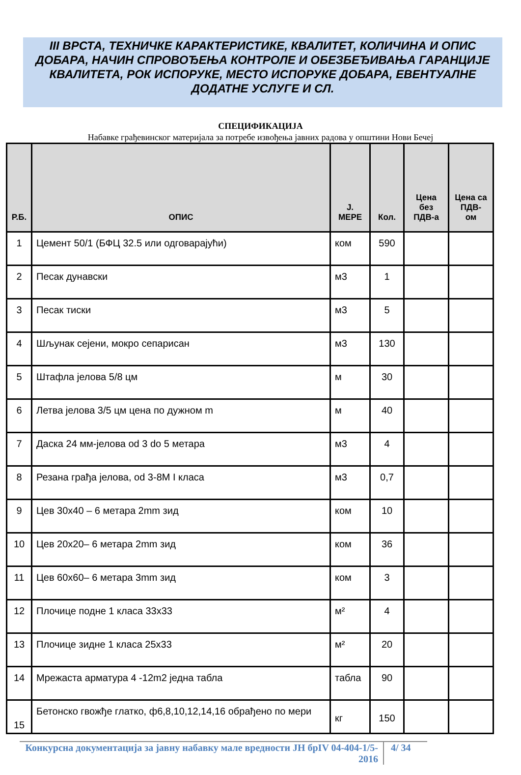III ВРСТА, ТЕХНИЧКЕ КАРАКТЕРИСТИКЕ, КВАЛИТЕТ, КОЛИЧИНА И ОПИС ДОБАРА, НАЧИН СПРОВОЂЕЊА КОНТРОЛЕ И ОБЕЗБЕЂИВАЊА ГАРАНЦИЈЕ КВАЛИТЕТА, РОК ИСПОРУКЕ, МЕСТО ИСПОРУКЕ ДОБАРА, ЕВЕНТУАЛНЕ ДОДАТНЕ УСЛУГЕ И СЛ.
СПЕЦИФИКАЦИЈА
Набавке грађевинског материјала за потребе извођења јавних радова у општини Нови Бечеј
| Р.Б. | ОПИС | Ј. МЕРЕ | Кол. | Цена без ПДВ-а | Цена са ПДВ- ом |
| --- | --- | --- | --- | --- | --- |
| 1 | Цемент 50/1 (БФЦ 32.5 или одговарајући) | ком | 590 | | |
| 2 | Песак дунавски | м3 | 1 | | |
| 3 | Песак тиски | м3 | 5 | | |
| 4 | Шљунак сејени, мокро сепарисан | м3 | 130 | | |
| 5 | Штафла јелова 5/8 цм | м | 30 | | |
| 6 | Летва јелова 3/5 цм цена по дужном m | м | 40 | | |
| 7 | Даска 24 мм-јелова od 3 do 5 метара | м3 | 4 | | |
| 8 | Резана грађа јелова, od 3-8M I класа | м3 | 0,7 | | |
| 9 | Цев 30x40 – 6 метара 2mm зид | ком | 10 | | |
| 10 | Цев 20x20– 6 метара 2mm зид | ком | 36 | | |
| 11 | Цев 60x60– 6 метара 3mm зид | ком | 3 | | |
| 12 | Плочице подне 1 класа 33x33 | м² | 4 | | |
| 13 | Плочице зидне 1 класа 25x33 | м² | 20 | | |
| 14 | Мрежаста арматура 4 -12m2 једна табла | табла | 90 | | |
| 15 | Бетонско гвожђе глатко, ф6,8,10,12,14,16 обрађено по мери | кг | 150 | | |
Конкурсна документација за јавну набавку мале вредности ЈН брIV 04-404-1/5-2016
4/ 34